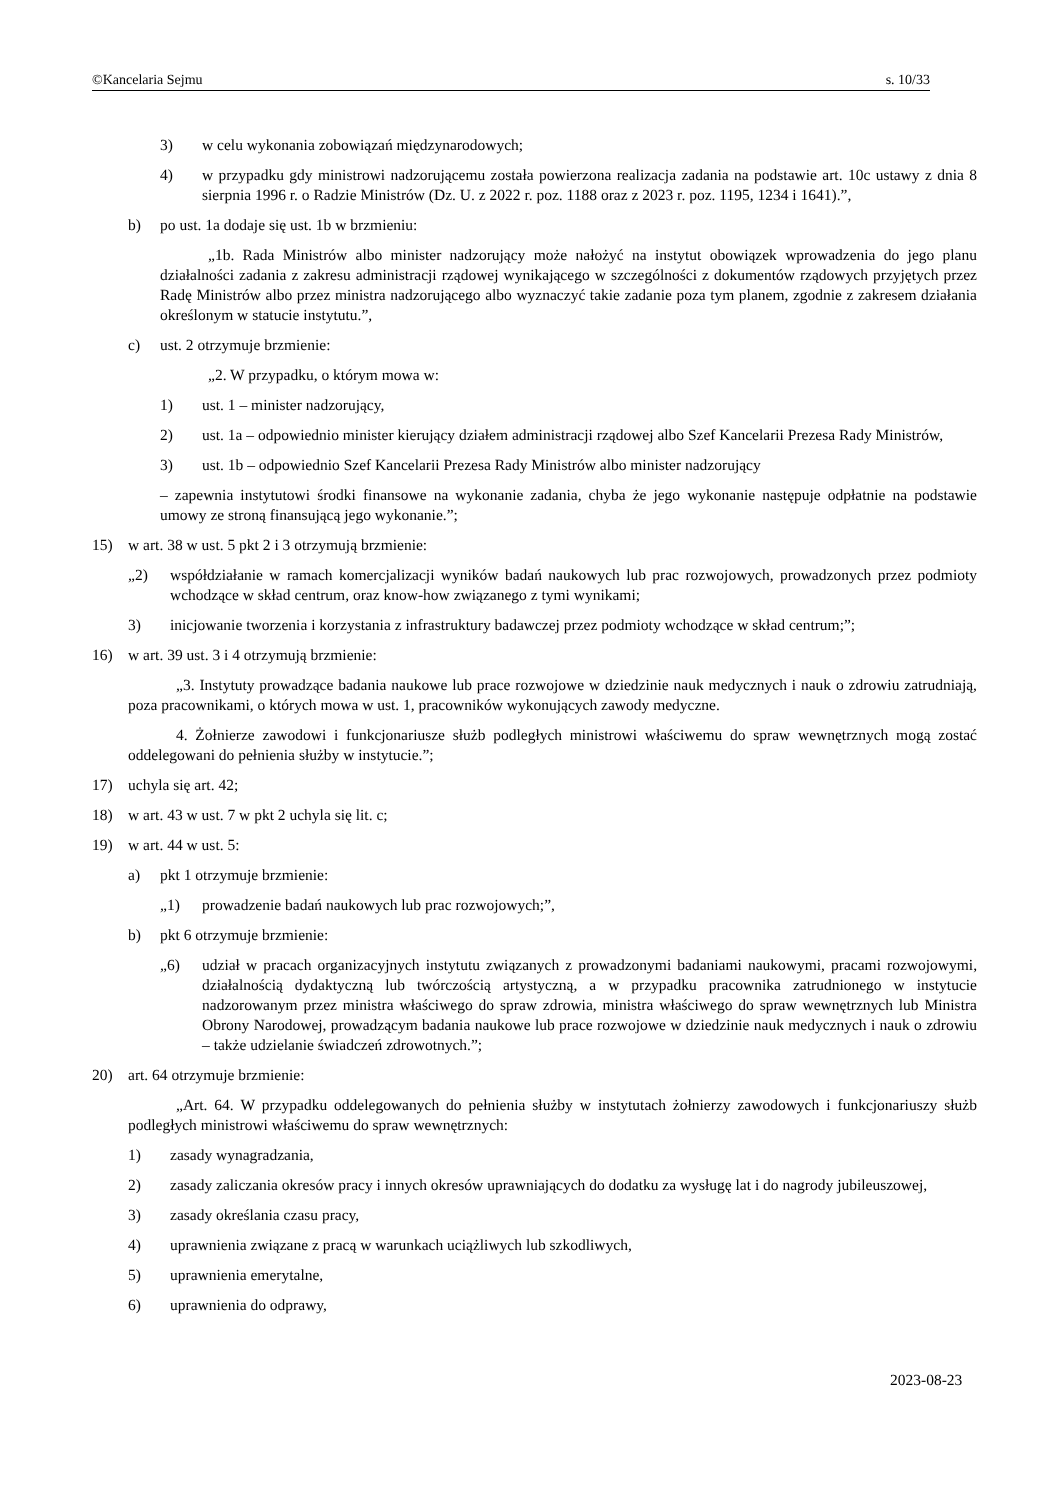©Kancelaria Sejmu s. 10/33
3) w celu wykonania zobowiązań międzynarodowych;
4) w przypadku gdy ministrowi nadzorującemu została powierzona realizacja zadania na podstawie art. 10c ustawy z dnia 8 sierpnia 1996 r. o Radzie Ministrów (Dz. U. z 2022 r. poz. 1188 oraz z 2023 r. poz. 1195, 1234 i 1641).”,
b) po ust. 1a dodaje się ust. 1b w brzmieniu:
„1b. Rada Ministrów albo minister nadzorujący może nałożyć na instytut obowiązek wprowadzenia do jego planu działalności zadania z zakresu administracji rządowej wynikającego w szczególności z dokumentów rządowych przyjętych przez Radę Ministrów albo przez ministra nadzorującego albo wyznaczyć takie zadanie poza tym planem, zgodnie z zakresem działania określonym w statucie instytutu.”,
c) ust. 2 otrzymuje brzmienie:
„2. W przypadku, o którym mowa w:
1) ust. 1 – minister nadzorujący,
2) ust. 1a – odpowiednio minister kierujący działem administracji rządowej albo Szef Kancelarii Prezesa Rady Ministrów,
3) ust. 1b – odpowiednio Szef Kancelarii Prezesa Rady Ministrów albo minister nadzorujący
– zapewnia instytutowi środki finansowe na wykonanie zadania, chyba że jego wykonanie następuje odpłatnie na podstawie umowy ze stroną finansującą jego wykonanie.”;
15) w art. 38 w ust. 5 pkt 2 i 3 otrzymują brzmienie:
„2) współdziałanie w ramach komercjalizacji wyników badań naukowych lub prac rozwojowych, prowadzonych przez podmioty wchodzące w skład centrum, oraz know-how związanego z tymi wynikami;
3) inicjowanie tworzenia i korzystania z infrastruktury badawczej przez podmioty wchodzące w skład centrum;”;
16) w art. 39 ust. 3 i 4 otrzymują brzmienie:
„3. Instytuty prowadzące badania naukowe lub prace rozwojowe w dziedzinie nauk medycznych i nauk o zdrowiu zatrudniają, poza pracownikami, o których mowa w ust. 1, pracowników wykonujących zawody medyczne.
4. Żołnierze zawodowi i funkcjonariusze służb podległych ministrowi właściwemu do spraw wewnętrznych mogą zostać oddelegowani do pełnienia służby w instytucie.”;
17) uchyla się art. 42;
18) w art. 43 w ust. 7 w pkt 2 uchyla się lit. c;
19) w art. 44 w ust. 5:
a) pkt 1 otrzymuje brzmienie:
„1) prowadzenie badań naukowych lub prac rozwojowych;”,
b) pkt 6 otrzymuje brzmienie:
„6) udział w pracach organizacyjnych instytutu związanych z prowadzonymi badaniami naukowymi, pracami rozwojowymi, działalnością dydaktyczną lub twórczością artystyczną, a w przypadku pracownika zatrudnionego w instytucie nadzorowanym przez ministra właściwego do spraw zdrowia, ministra właściwego do spraw wewnętrznych lub Ministra Obrony Narodowej, prowadzącym badania naukowe lub prace rozwojowe w dziedzinie nauk medycznych i nauk o zdrowiu – także udzielanie świadczeń zdrowotnych.”;
20) art. 64 otrzymuje brzmienie:
„Art. 64. W przypadku oddelegowanych do pełnienia służby w instytutach żołnierzy zawodowych i funkcjonariuszy służb podległych ministrowi właściwemu do spraw wewnętrznych:
1) zasady wynagradzania,
2) zasady zaliczania okresów pracy i innych okresów uprawniających do dodatku za wysługę lat i do nagrody jubileuszowej,
3) zasady określania czasu pracy,
4) uprawnienia związane z pracą w warunkach uciążliwych lub szkodliwych,
5) uprawnienia emerytalne,
6) uprawnienia do odprawy,
2023-08-23